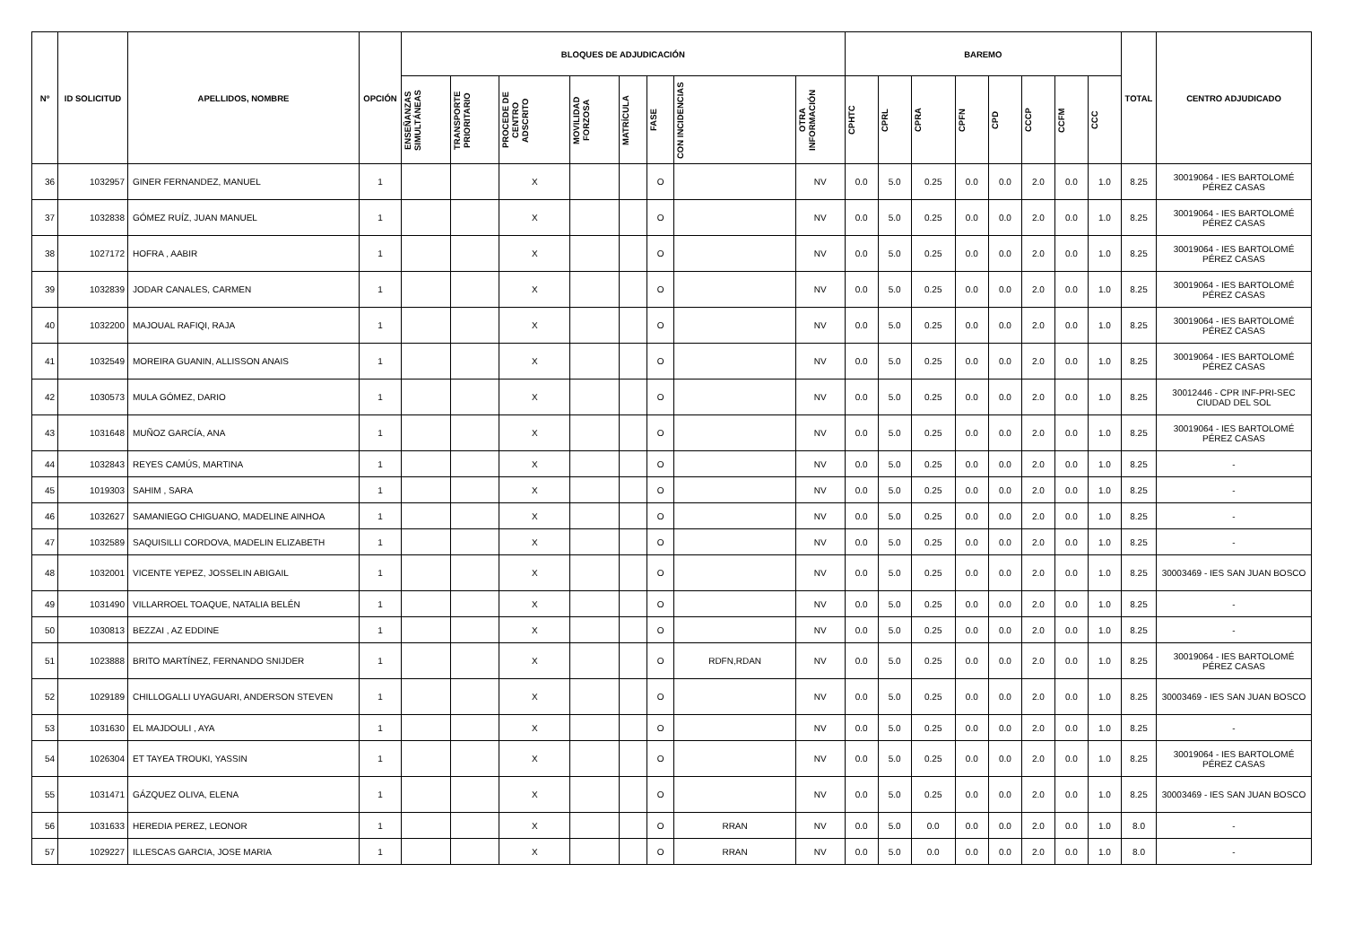| Nº | ID SOLICITUD | APELLIDOS, NOMBRE | OPCIÓN | BLOQUES DE ADJUDICACIÓN | | | | | | | | BAREMO | | | | | | | | TOTAL | CENTRO ADJUDICADO |
| --- | --- | --- | --- | --- | --- | --- | --- | --- | --- | --- | --- | --- | --- | --- | --- | --- | --- | --- | --- | --- | --- |
| | | | | ENSEÑANZAS SIMULTÁNEAS | TRANSPORTE PRIORITARIO | PROCEDE DE CENTRO ADSCRITO | MOVILIDAD FORZOSA | MATRÍCULA | FASE | CON INCIDENCIAS | OTRA INFORMACIÓN | CPHTC | CPRL | CPRA | CPFN | CPD | CCCP | CCFM | CCC | | |
| 36 | 1032957 | GINER FERNANDEZ, MANUEL | 1 | | | X | | | O | | NV | 0.0 | 5.0 | 0.25 | 0.0 | 0.0 | 2.0 | 0.0 | 1.0 | 8.25 | 30019064 - IES BARTOLOMÉ PÉREZ CASAS |
| 37 | 1032838 | GÓMEZ RUÍZ, JUAN MANUEL | 1 | | | X | | | O | | NV | 0.0 | 5.0 | 0.25 | 0.0 | 0.0 | 2.0 | 0.0 | 1.0 | 8.25 | 30019064 - IES BARTOLOMÉ PÉREZ CASAS |
| 38 | 1027172 | HOFRA , AABIR | 1 | | | X | | | O | | NV | 0.0 | 5.0 | 0.25 | 0.0 | 0.0 | 2.0 | 0.0 | 1.0 | 8.25 | 30019064 - IES BARTOLOMÉ PÉREZ CASAS |
| 39 | 1032839 | JODAR CANALES, CARMEN | 1 | | | X | | | O | | NV | 0.0 | 5.0 | 0.25 | 0.0 | 0.0 | 2.0 | 0.0 | 1.0 | 8.25 | 30019064 - IES BARTOLOMÉ PÉREZ CASAS |
| 40 | 1032200 | MAJOUAL RAFIQI, RAJA | 1 | | | X | | | O | | NV | 0.0 | 5.0 | 0.25 | 0.0 | 0.0 | 2.0 | 0.0 | 1.0 | 8.25 | 30019064 - IES BARTOLOMÉ PÉREZ CASAS |
| 41 | 1032549 | MOREIRA GUANIN, ALLISSON ANAIS | 1 | | | X | | | O | | NV | 0.0 | 5.0 | 0.25 | 0.0 | 0.0 | 2.0 | 0.0 | 1.0 | 8.25 | 30019064 - IES BARTOLOMÉ PÉREZ CASAS |
| 42 | 1030573 | MULA GÓMEZ, DARIO | 1 | | | X | | | O | | NV | 0.0 | 5.0 | 0.25 | 0.0 | 0.0 | 2.0 | 0.0 | 1.0 | 8.25 | 30012446 - CPR INF-PRI-SEC CIUDAD DEL SOL |
| 43 | 1031648 | MUÑOZ GARCÍA, ANA | 1 | | | X | | | O | | NV | 0.0 | 5.0 | 0.25 | 0.0 | 0.0 | 2.0 | 0.0 | 1.0 | 8.25 | 30019064 - IES BARTOLOMÉ PÉREZ CASAS |
| 44 | 1032843 | REYES CAMÚS, MARTINA | 1 | | | X | | | O | | NV | 0.0 | 5.0 | 0.25 | 0.0 | 0.0 | 2.0 | 0.0 | 1.0 | 8.25 | - |
| 45 | 1019303 | SAHIM , SARA | 1 | | | X | | | O | | NV | 0.0 | 5.0 | 0.25 | 0.0 | 0.0 | 2.0 | 0.0 | 1.0 | 8.25 | - |
| 46 | 1032627 | SAMANIEGO CHIGUANO, MADELINE AINHOA | 1 | | | X | | | O | | NV | 0.0 | 5.0 | 0.25 | 0.0 | 0.0 | 2.0 | 0.0 | 1.0 | 8.25 | - |
| 47 | 1032589 | SAQUISILLI CORDOVA, MADELIN ELIZABETH | 1 | | | X | | | O | | NV | 0.0 | 5.0 | 0.25 | 0.0 | 0.0 | 2.0 | 0.0 | 1.0 | 8.25 | - |
| 48 | 1032001 | VICENTE YEPEZ, JOSSELIN ABIGAIL | 1 | | | X | | | O | | NV | 0.0 | 5.0 | 0.25 | 0.0 | 0.0 | 2.0 | 0.0 | 1.0 | 8.25 | 30003469 - IES SAN JUAN BOSCO |
| 49 | 1031490 | VILLARROEL TOAQUE, NATALIA BELÉN | 1 | | | X | | | O | | NV | 0.0 | 5.0 | 0.25 | 0.0 | 0.0 | 2.0 | 0.0 | 1.0 | 8.25 | - |
| 50 | 1030813 | BEZZAI , AZ EDDINE | 1 | | | X | | | O | | NV | 0.0 | 5.0 | 0.25 | 0.0 | 0.0 | 2.0 | 0.0 | 1.0 | 8.25 | - |
| 51 | 1023888 | BRITO MARTÍNEZ, FERNANDO SNIJDER | 1 | | | X | | | O | RDFN,RDAN | NV | 0.0 | 5.0 | 0.25 | 0.0 | 0.0 | 2.0 | 0.0 | 1.0 | 8.25 | 30019064 - IES BARTOLOMÉ PÉREZ CASAS |
| 52 | 1029189 | CHILLOGALLI UYAGUARI, ANDERSON STEVEN | 1 | | | X | | | O | | NV | 0.0 | 5.0 | 0.25 | 0.0 | 0.0 | 2.0 | 0.0 | 1.0 | 8.25 | 30003469 - IES SAN JUAN BOSCO |
| 53 | 1031630 | EL MAJDOULI , AYA | 1 | | | X | | | O | | NV | 0.0 | 5.0 | 0.25 | 0.0 | 0.0 | 2.0 | 0.0 | 1.0 | 8.25 | - |
| 54 | 1026304 | ET TAYEA TROUKI, YASSIN | 1 | | | X | | | O | | NV | 0.0 | 5.0 | 0.25 | 0.0 | 0.0 | 2.0 | 0.0 | 1.0 | 8.25 | 30019064 - IES BARTOLOMÉ PÉREZ CASAS |
| 55 | 1031471 | GÁZQUEZ OLIVA, ELENA | 1 | | | X | | | O | | NV | 0.0 | 5.0 | 0.25 | 0.0 | 0.0 | 2.0 | 0.0 | 1.0 | 8.25 | 30003469 - IES SAN JUAN BOSCO |
| 56 | 1031633 | HEREDIA PEREZ, LEONOR | 1 | | | X | | | O | RRAN | NV | 0.0 | 5.0 | 0.0 | 0.0 | 0.0 | 2.0 | 0.0 | 1.0 | 8.0 | - |
| 57 | 1029227 | ILLESCAS GARCIA, JOSE MARIA | 1 | | | X | | | O | RRAN | NV | 0.0 | 5.0 | 0.0 | 0.0 | 0.0 | 2.0 | 0.0 | 1.0 | 8.0 | - |